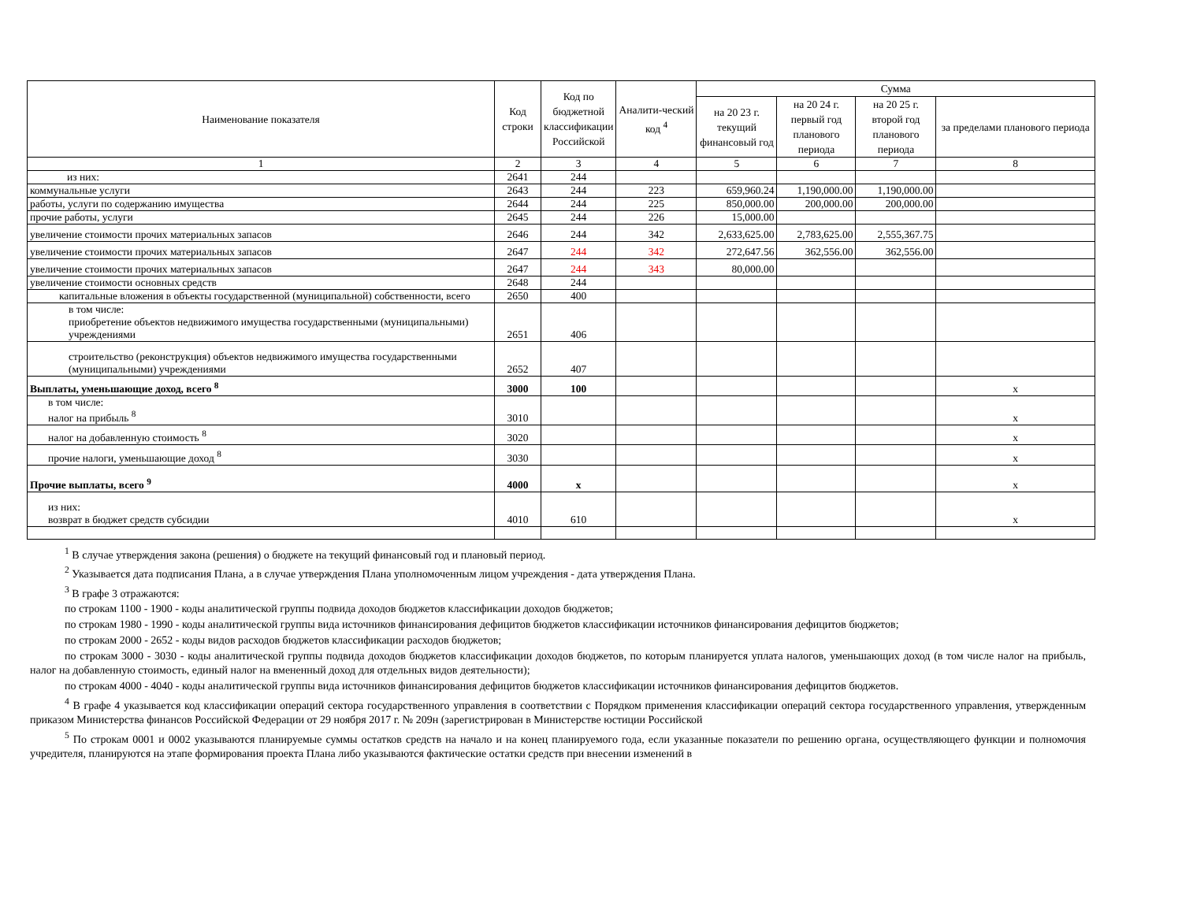| Наименование показателя | Код строки | Код по бюджетной классификации Российской | Аналити-ческий код <sup>4</sup> | Сумма | | | |
| --- | --- | --- | --- | --- | --- | --- | --- |
| | | | | на 20 23 г. текущий финансовый год | на 20 24 г. первый год планового периода | на 20 25 г. второй год планового периода | за пределами планового периода |
| 1 | 2 | 3 | 4 | 5 | 6 | 7 | 8 |
| из них: | 2641 | 244 | | | | | |
| коммунальные услуги | 2643 | 244 | 223 | 659,960.24 | 1,190,000.00 | 1,190,000.00 | |
| работы, услуги по содержанию имущества | 2644 | 244 | 225 | 850,000.00 | 200,000.00 | 200,000.00 | |
| прочие работы, услуги | 2645 | 244 | 226 | 15,000.00 | | | |
| увеличение стоимости прочих материальных запасов | 2646 | 244 | 342 | 2,633,625.00 | 2,783,625.00 | 2,555,367.75 | |
| увеличение стоимости прочих материальных запасов | 2647 | 244 | 342 | 272,647.56 | 362,556.00 | 362,556.00 | |
| увеличение стоимости прочих материальных запасов | 2647 | 244 | 343 | 80,000.00 | | | |
| увеличение стоимости основных средств | 2648 | 244 | | | | | |
| капитальные вложения в объекты государственной (муниципальной) собственности, всего | 2650 | 400 | | | | | |
| в том числе: приобретение объектов недвижимого имущества государственными (муниципальными) учреждениями | 2651 | 406 | | | | | |
| строительство (реконструкция) объектов недвижимого имущества государственными (муниципальными) учреждениями | 2652 | 407 | | | | | |
| Выплаты, уменьшающие доход, всего <sup>8</sup> | 3000 | 100 | | | | | x |
| в том числе: налог на прибыль <sup>8</sup> | 3010 | | | | | | x |
| налог на добавленную стоимость <sup>8</sup> | 3020 | | | | | | x |
| прочие налоги, уменьшающие доход <sup>8</sup> | 3030 | | | | | | x |
| Прочие выплаты, всего <sup>9</sup> | 4000 | x | | | | | x |
| из них: возврат в бюджет средств субсидии | 4010 | 610 | | | | | x |
<sup>1</sup> В случае утверждения закона (решения) о бюджете на текущий финансовый год и плановый период.
<sup>2</sup> Указывается дата подписания Плана, а в случае утверждения Плана уполномоченным лицом учреждения - дата утверждения Плана.
<sup>3</sup> В графе 3 отражаются:
по строкам 1100 - 1900 - коды аналитической группы подвида доходов бюджетов классификации доходов бюджетов;
по строкам 1980 - 1990 - коды аналитической группы вида источников финансирования дефицитов бюджетов классификации источников финансирования дефицитов бюджетов;
по строкам 2000 - 2652 - коды видов расходов бюджетов классификации расходов бюджетов;
по строкам 3000 - 3030 - коды аналитической группы подвида доходов бюджетов классификации доходов бюджетов, по которым планируется уплата налогов, уменьшающих доход (в том числе налог на прибыль, налог на добавленную стоимость, единый налог на вмененный доход для отдельных видов деятельности);
по строкам 4000 - 4040 - коды аналитической группы вида источников финансирования дефицитов бюджетов классификации источников финансирования дефицитов бюджетов.
<sup>4</sup> В графе 4 указывается код классификации операций сектора государственного управления в соответствии с Порядком применения классификации операций сектора государственного управления, утвержденным приказом Министерства финансов Российской Федерации от 29 ноября 2017 г. № 209н (зарегистрирован в Министерстве юстиции Российской
<sup>5</sup> По строкам 0001 и 0002 указываются планируемые суммы остатков средств на начало и на конец планируемого года, если указанные показатели по решению органа, осуществляющего функции и полномочия учредителя, планируются на этапе формирования проекта Плана либо указываются фактические остатки средств при внесении изменений в